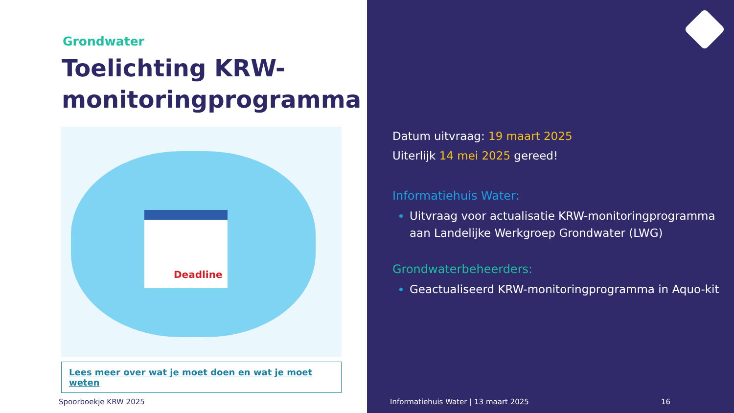Grondwater
Toelichting KRW-monitoringprogramma
Deadline
Lees meer over wat je moet doen en wat je moet weten
Spoorboekje KRW 2025
Datum uitvraag: 19 maart 2025
Uiterlijk 14 mei 2025 gereed!
Informatiehuis Water:
Uitvraag voor actualisatie KRW-monitoringprogramma aan Landelijke Werkgroep Grondwater (LWG)
Grondwaterbeheerders:
Geactualiseerd KRW-monitoringprogramma in Aquo-kit
Informatiehuis Water | 13 maart 2025 16